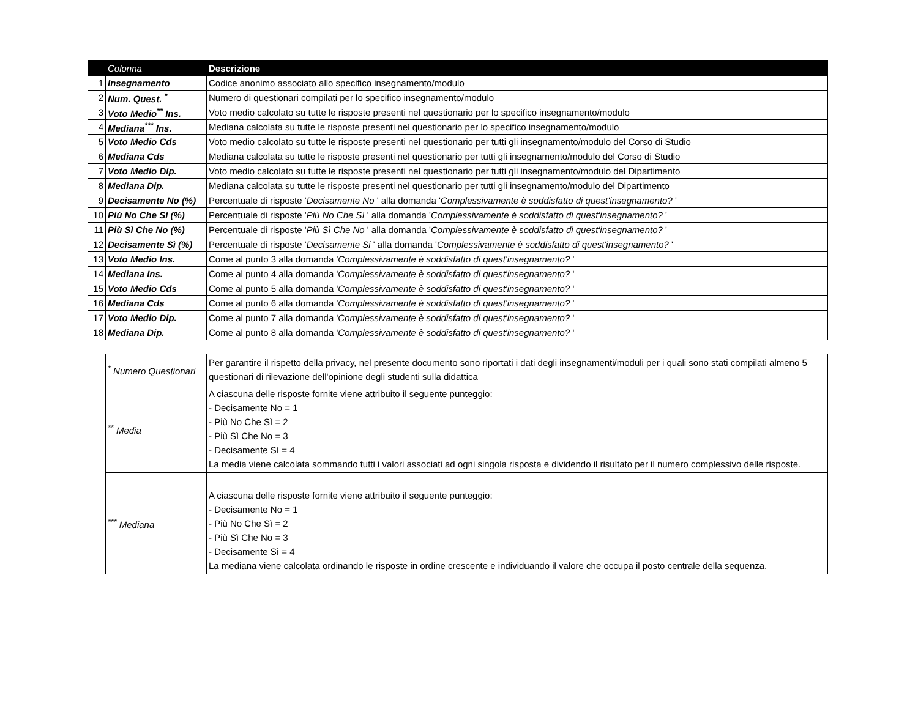| | Colonna | Descrizione |
| --- | --- | --- |
| 1 | Insegnamento | Codice anonimo associato allo specifico insegnamento/modulo |
| 2 | Num. Quest. <sup>*</sup> | Numero di questionari compilati per lo specifico insegnamento/modulo |
| 3 | Voto Medio<sup>**</sup> Ins. | Voto medio calcolato su tutte le risposte presenti nel questionario per lo specifico insegnamento/modulo |
| 4 | Mediana<sup>***</sup> Ins. | Mediana calcolata su tutte le risposte presenti nel questionario per lo specifico insegnamento/modulo |
| 5 | Voto Medio Cds | Voto medio calcolato su tutte le risposte presenti nel questionario per tutti gli insegnamento/modulo del Corso di Studio |
| 6 | Mediana Cds | Mediana calcolata su tutte le risposte presenti nel questionario per tutti gli insegnamento/modulo del Corso di Studio |
| 7 | Voto Medio Dip. | Voto medio calcolato su tutte le risposte presenti nel questionario per tutti gli insegnamento/modulo del Dipartimento |
| 8 | Mediana Dip. | Mediana calcolata su tutte le risposte presenti nel questionario per tutti gli insegnamento/modulo del Dipartimento |
| 9 | Decisamente No (%) | Percentuale di risposte ' Decisamente No ' alla domanda ' Complessivamente è soddisfatto di quest'insegnamento? ' |
| 10 | Più No Che Sì (%) | Percentuale di risposte ' Più No Che Sì ' alla domanda ' Complessivamente è soddisfatto di quest'insegnamento? ' |
| 11 | Più Sì Che No (%) | Percentuale di risposte ' Più Sì Che No ' alla domanda ' Complessivamente è soddisfatto di quest'insegnamento? ' |
| 12 | Decisamente Sì (%) | Percentuale di risposte ' Decisamente Si ' alla domanda ' Complessivamente è soddisfatto di quest'insegnamento? ' |
| 13 | Voto Medio Ins. | Come al punto 3 alla domanda ' Complessivamente è soddisfatto di quest'insegnamento? ' |
| 14 | Mediana Ins. | Come al punto 4 alla domanda ' Complessivamente è soddisfatto di quest'insegnamento? ' |
| 15 | Voto Medio Cds | Come al punto 5 alla domanda ' Complessivamente è soddisfatto di quest'insegnamento? ' |
| 16 | Mediana Cds | Come al punto 6 alla domanda ' Complessivamente è soddisfatto di quest'insegnamento? ' |
| 17 | Voto Medio Dip. | Come al punto 7 alla domanda ' Complessivamente è soddisfatto di quest'insegnamento? ' |
| 18 | Mediana Dip. | Come al punto 8 alla domanda ' Complessivamente è soddisfatto di quest'insegnamento? ' |
| <sup>*</sup> Numero Questionari | Per garantire il rispetto della privacy, nel presente documento sono riportati i dati degli insegnamenti/moduli per i quali sono stati compilati almeno 5 questionari di rilevazione dell'opinione degli studenti sulla didattica |
| <sup>**</sup> Media | A ciascuna delle risposte fornite viene attribuito il seguente punteggio: - Decisamente No = 1 - Più No Che Sì = 2 - Più Sì Che No = 3 - Decisamente Sì = 4 La media viene calcolata sommando tutti i valori associati ad ogni singola risposta e dividendo il risultato per il numero complessivo delle risposte. |
| <sup>***</sup> Mediana | A ciascuna delle risposte fornite viene attribuito il seguente punteggio: - Decisamente No = 1 - Più No Che Sì = 2 - Più Sì Che No = 3 - Decisamente Sì = 4 La mediana viene calcolata ordinando le risposte in ordine crescente e individuando il valore che occupa il posto centrale della sequenza. |